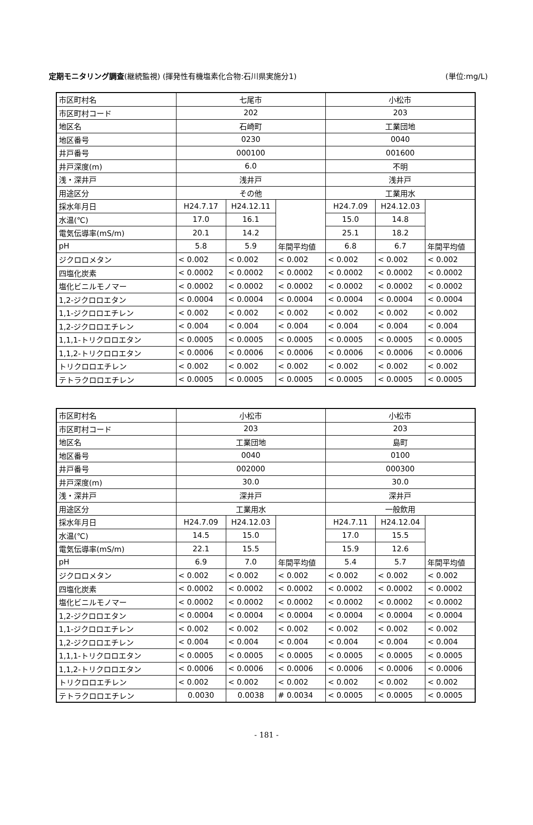定期モニタリング調査(継続監視) (揮発性有機塩素化合物:石川県実施分1) (単位:mg/L)
| 市区町村名 | 七尾市 | | | 小松市 | | |
| 市区町村コード | 202 | | | 203 | | |
| 地区名 | 石崎町 | | | 工業団地 | | |
| 地区番号 | 0230 | | | 0040 | | |
| 井戸番号 | 000100 | | | 001600 | | |
| 井戸深度(m) | 6.0 | | | 不明 | | |
| 浅・深井戸 | 浅井戸 | | | 浅井戸 | | |
| 用途区分 | その他 | | | 工業用水 | | |
| 採水年月日 | H24.7.17 | H24.12.11 | | H24.7.09 | H24.12.03 | |
| 水温(℃) | 17.0 | 16.1 | | 15.0 | 14.8 | |
| 電気伝導率(mS/m) | 20.1 | 14.2 | | 25.1 | 18.2 | |
| pH | 5.8 | 5.9 | 年間平均値 | 6.8 | 6.7 | 年間平均値 |
| ジクロロメタン | < 0.002 | < 0.002 | < 0.002 | < 0.002 | < 0.002 | < 0.002 |
| 四塩化炭素 | < 0.0002 | < 0.0002 | < 0.0002 | < 0.0002 | < 0.0002 | < 0.0002 |
| 塩化ビニルモノマー | < 0.0002 | < 0.0002 | < 0.0002 | < 0.0002 | < 0.0002 | < 0.0002 |
| 1,2-ジクロロエタン | < 0.0004 | < 0.0004 | < 0.0004 | < 0.0004 | < 0.0004 | < 0.0004 |
| 1,1-ジクロロエチレン | < 0.002 | < 0.002 | < 0.002 | < 0.002 | < 0.002 | < 0.002 |
| 1,2-ジクロロエチレン | < 0.004 | < 0.004 | < 0.004 | < 0.004 | < 0.004 | < 0.004 |
| 1,1,1-トリクロロエタン | < 0.0005 | < 0.0005 | < 0.0005 | < 0.0005 | < 0.0005 | < 0.0005 |
| 1,1,2-トリクロロエタン | < 0.0006 | < 0.0006 | < 0.0006 | < 0.0006 | < 0.0006 | < 0.0006 |
| トリクロロエチレン | < 0.002 | < 0.002 | < 0.002 | < 0.002 | < 0.002 | < 0.002 |
| テトラクロロエチレン | < 0.0005 | < 0.0005 | < 0.0005 | < 0.0005 | < 0.0005 | < 0.0005 |
| 市区町村名 | 小松市 | | | 小松市 | | |
| 市区町村コード | 203 | | | 203 | | |
| 地区名 | 工業団地 | | | 島町 | | |
| 地区番号 | 0040 | | | 0100 | | |
| 井戸番号 | 002000 | | | 000300 | | |
| 井戸深度(m) | 30.0 | | | 30.0 | | |
| 浅・深井戸 | 深井戸 | | | 深井戸 | | |
| 用途区分 | 工業用水 | | | 一般飲用 | | |
| 採水年月日 | H24.7.09 | H24.12.03 | | H24.7.11 | H24.12.04 | |
| 水温(℃) | 14.5 | 15.0 | | 17.0 | 15.5 | |
| 電気伝導率(mS/m) | 22.1 | 15.5 | | 15.9 | 12.6 | |
| pH | 6.9 | 7.0 | 年間平均値 | 5.4 | 5.7 | 年間平均値 |
| ジクロロメタン | < 0.002 | < 0.002 | < 0.002 | < 0.002 | < 0.002 | < 0.002 |
| 四塩化炭素 | < 0.0002 | < 0.0002 | < 0.0002 | < 0.0002 | < 0.0002 | < 0.0002 |
| 塩化ビニルモノマー | < 0.0002 | < 0.0002 | < 0.0002 | < 0.0002 | < 0.0002 | < 0.0002 |
| 1,2-ジクロロエタン | < 0.0004 | < 0.0004 | < 0.0004 | < 0.0004 | < 0.0004 | < 0.0004 |
| 1,1-ジクロロエチレン | < 0.002 | < 0.002 | < 0.002 | < 0.002 | < 0.002 | < 0.002 |
| 1,2-ジクロロエチレン | < 0.004 | < 0.004 | < 0.004 | < 0.004 | < 0.004 | < 0.004 |
| 1,1,1-トリクロロエタン | < 0.0005 | < 0.0005 | < 0.0005 | < 0.0005 | < 0.0005 | < 0.0005 |
| 1,1,2-トリクロロエタン | < 0.0006 | < 0.0006 | < 0.0006 | < 0.0006 | < 0.0006 | < 0.0006 |
| トリクロロエチレン | < 0.002 | < 0.002 | < 0.002 | < 0.002 | < 0.002 | < 0.002 |
| テトラクロロエチレン | 0.0030 | 0.0038 | # 0.0034 | < 0.0005 | < 0.0005 | < 0.0005 |
- 181 -